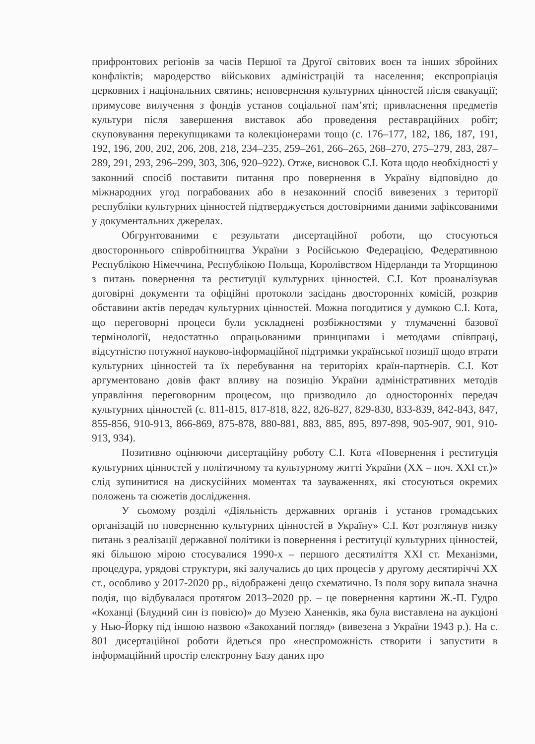прифронтових регіонів за часів Першої та Другої світових воєн та інших збройних конфліктів; мародерство військових адміністрацій та населення; експропріація церковних і національних святинь; неповернення культурних цінностей після евакуації; примусове вилучення з фондів установ соціальної пам’яті; привласнення предметів культури після завершення виставок або проведення реставраційних робіт; скуповування перекупщиками та колекціонерами тощо (с. 176–177, 182, 186, 187, 191, 192, 196, 200, 202, 206, 208, 218, 234–235, 259–261, 266–265, 268–270, 275–279, 283, 287–289, 291, 293, 296–299, 303, 306, 920–922). Отже, висновок С.І. Кота щодо необхідності у законний спосіб поставити питання про повернення в Україну відповідно до міжнародних угод пограбованих або в незаконний спосіб вивезених з території республіки культурних цінностей підтверджується достовірними даними зафіксованими у документальних джерелах.
Обгрунтованими є результати дисертаційної роботи, що стосуються двостороннього співробітництва України з Російською Федерацією, Федеративною Республікою Німеччина, Республікою Польща, Королівством Нідерланди та Угорщиною з питань повернення та реституції культурних цінностей. С.І. Кот проаналізував договірні документи та офіційні протоколи засідань двосторонніх комісій, розкрив обставини актів передач культурних цінностей. Можна погодитися у думкою С.І. Кота, що переговорні процеси були ускладнені розбіжностями у тлумаченні базової термінології, недостатньо опрацьованими принципами і методами співпраці, відсутністю потужної науково-інформаційної підтримки української позиції щодо втрати культурних цінностей та їх перебування на територіях країн-партнерів. С.І. Кот аргументовано довів факт впливу на позицію України адміністративних методів управління переговорним процесом, що призводило до односторонніх передач культурних цінностей (с. 811-815, 817-818, 822, 826-827, 829-830, 833-839, 842-843, 847, 855-856, 910-913, 866-869, 875-878, 880-881, 883, 885, 895, 897-898, 905-907, 901, 910-913, 934).
Позитивно оцінюючи дисертаційну роботу С.І. Кота «Повернення і реституція культурних цінностей у політичному та культурному житті України (XX – поч. XXI ст.)» слід зупинитися на дискусійних моментах та зауваженнях, які стосуються окремих положень та сюжетів дослідження.
У сьомому розділі «Діяльність державних органів і установ громадських організацій по поверненню культурних цінностей в Україну» С.І. Кот розглянув низку питань з реалізації державної політики із повернення і реституції культурних цінностей, які більшою мірою стосувалися 1990-х – першого десятиліття XXI ст. Механізми, процедура, урядові структури, які залучались до цих процесів у другому десятиріччі XX ст., особливо у 2017-2020 рр., відображені дещо схематично. Із поля зору випала значна подія, що відбувалася протягом 2013–2020 рр. – це повернення картини Ж.-П. Гудро «Коханці (Блудний син із повією)» до Музею Ханенків, яка була виставлена на аукціоні у Нью-Йорку під іншою назвою «Закоханий погляд» (вивезена з України 1943 р.). На с. 801 дисертаційної роботи йдеться про «неспроможність створити і запустити в інформаційний простір електронну Базу даних про